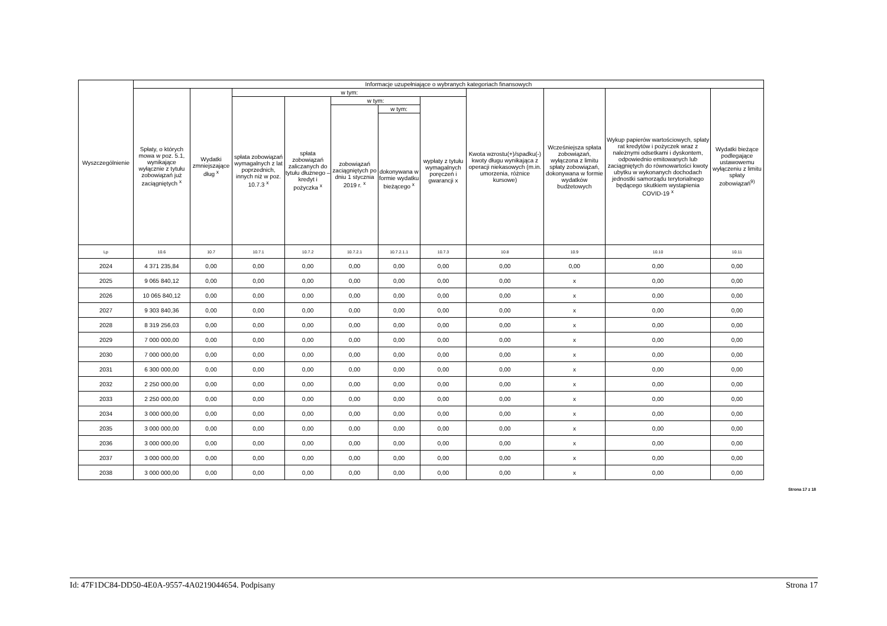| Wyszczególnienie | Informacje uzupełniające o wybranych kategoriach finansowych | | | | | | | | | | |
| --- | --- | --- | --- | --- | --- | --- | --- | --- | --- | --- | --- |
| | Spłaty, o których mowa w poz. 5.1, wynikające wyłącznie z tytułu zobowiązań już zaciągniętych <sup>x</sup> | Wydatki zmniejszające dług <sup>x</sup> | w tym: | | | | | Kwota wzrostu(+)/spadku(-) kwoty długu wynikająca z operacji niekasowych (m.in. umorzenia, różnice kursowe) | Wcześniejsza spłata zobowiązań, wyłączona z limitu spłaty zobowiązań, dokonywana w formie wydatków budżetowych | Wykup papierów wartościowych, spłaty rat kredytów i pożyczek wraz z należnymi odsetkami i dyskontem, odpowiednio emitowanych lub zaciągniętych do równowartości kwoty ubytku w wykonanych dochodach jednostki samorządu terytorialnego będącego skutkiem wystąpienia COVID-19 <sup>x</sup> | Wydatki bieżące podlegające ustawowemu wyłączeniu z limitu spłaty zobowiązań<sup>9)</sup> |
| | | | spłata zobowiązań wymagalnych z lat poprzednich, innych niż w poz. 10.7.3 <sup>x</sup> | spłata zobowiązań zaliczanych do tytułu dłużnego – kredyt i pożyczka <sup>x</sup> | w tym: | | wypłaty z tytułu wymagalnych poręczeń i gwarancji x | | | | |
| | | | | | zobowiązań zaciągniętych po dniu 1 stycznia 2019 r. <sup>x</sup> | w tym: | | | | | |
| | | | | | | dokonywana w formie wydatku bieżącego <sup>x</sup> | | | | | |
| Lp | 10.6 | 10.7 | 10.7.1 | 10.7.2 | 10.7.2.1 | 10.7.2.1.1 | 10.7.3 | 10.8 | 10.9 | 10.10 | 10.11 |
| 2024 | 4 371 235,84 | 0,00 | 0,00 | 0,00 | 0,00 | 0,00 | 0,00 | 0,00 | 0,00 | 0,00 | 0,00 |
| 2025 | 9 065 840,12 | 0,00 | 0,00 | 0,00 | 0,00 | 0,00 | 0,00 | 0,00 | x | 0,00 | 0,00 |
| 2026 | 10 065 840,12 | 0,00 | 0,00 | 0,00 | 0,00 | 0,00 | 0,00 | 0,00 | x | 0,00 | 0,00 |
| 2027 | 9 303 840,36 | 0,00 | 0,00 | 0,00 | 0,00 | 0,00 | 0,00 | 0,00 | x | 0,00 | 0,00 |
| 2028 | 8 319 256,03 | 0,00 | 0,00 | 0,00 | 0,00 | 0,00 | 0,00 | 0,00 | x | 0,00 | 0,00 |
| 2029 | 7 000 000,00 | 0,00 | 0,00 | 0,00 | 0,00 | 0,00 | 0,00 | 0,00 | x | 0,00 | 0,00 |
| 2030 | 7 000 000,00 | 0,00 | 0,00 | 0,00 | 0,00 | 0,00 | 0,00 | 0,00 | x | 0,00 | 0,00 |
| 2031 | 6 300 000,00 | 0,00 | 0,00 | 0,00 | 0,00 | 0,00 | 0,00 | 0,00 | x | 0,00 | 0,00 |
| 2032 | 2 250 000,00 | 0,00 | 0,00 | 0,00 | 0,00 | 0,00 | 0,00 | 0,00 | x | 0,00 | 0,00 |
| 2033 | 2 250 000,00 | 0,00 | 0,00 | 0,00 | 0,00 | 0,00 | 0,00 | 0,00 | x | 0,00 | 0,00 |
| 2034 | 3 000 000,00 | 0,00 | 0,00 | 0,00 | 0,00 | 0,00 | 0,00 | 0,00 | x | 0,00 | 0,00 |
| 2035 | 3 000 000,00 | 0,00 | 0,00 | 0,00 | 0,00 | 0,00 | 0,00 | 0,00 | x | 0,00 | 0,00 |
| 2036 | 3 000 000,00 | 0,00 | 0,00 | 0,00 | 0,00 | 0,00 | 0,00 | 0,00 | x | 0,00 | 0,00 |
| 2037 | 3 000 000,00 | 0,00 | 0,00 | 0,00 | 0,00 | 0,00 | 0,00 | 0,00 | x | 0,00 | 0,00 |
| 2038 | 3 000 000,00 | 0,00 | 0,00 | 0,00 | 0,00 | 0,00 | 0,00 | 0,00 | x | 0,00 | 0,00 |
Strona 17 z 18
Id: 47F1DC84-DD50-4E0A-9557-4A0219044654. Podpisany Strona 17